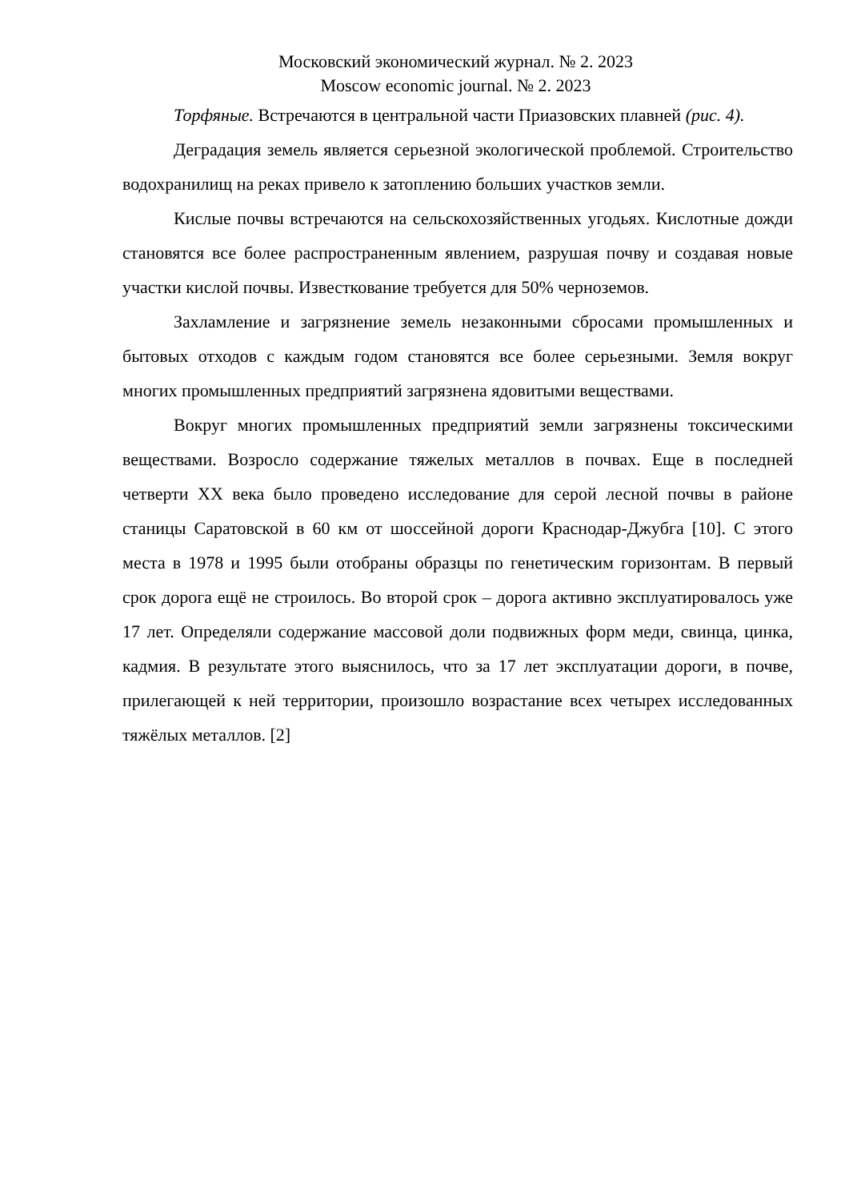Московский экономический журнал. № 2. 2023
Moscow economic journal. № 2. 2023
Торфяные. Встречаются в центральной части Приазовских плавней (рис. 4).
Деградация земель является серьезной экологической проблемой. Строительство водохранилищ на реках привело к затоплению больших участков земли.
Кислые почвы встречаются на сельскохозяйственных угодьях. Кислотные дожди становятся все более распространенным явлением, разрушая почву и создавая новые участки кислой почвы. Известкование требуется для 50% черноземов.
Захламление и загрязнение земель незаконными сбросами промышленных и бытовых отходов с каждым годом становятся все более серьезными. Земля вокруг многих промышленных предприятий загрязнена ядовитыми веществами.
Вокруг многих промышленных предприятий земли загрязнены токсическими веществами. Возросло содержание тяжелых металлов в почвах. Еще в последней четверти XX века было проведено исследование для серой лесной почвы в районе станицы Саратовской в 60 км от шоссейной дороги Краснодар-Джубга [10]. С этого места в 1978 и 1995 были отобраны образцы по генетическим горизонтам. В первый срок дорога ещё не строилось. Во второй срок – дорога активно эксплуатировалось уже 17 лет. Определяли содержание массовой доли подвижных форм меди, свинца, цинка, кадмия. В результате этого выяснилось, что за 17 лет эксплуатации дороги, в почве, прилегающей к ней территории, произошло возрастание всех четырех исследованных тяжёлых металлов. [2]